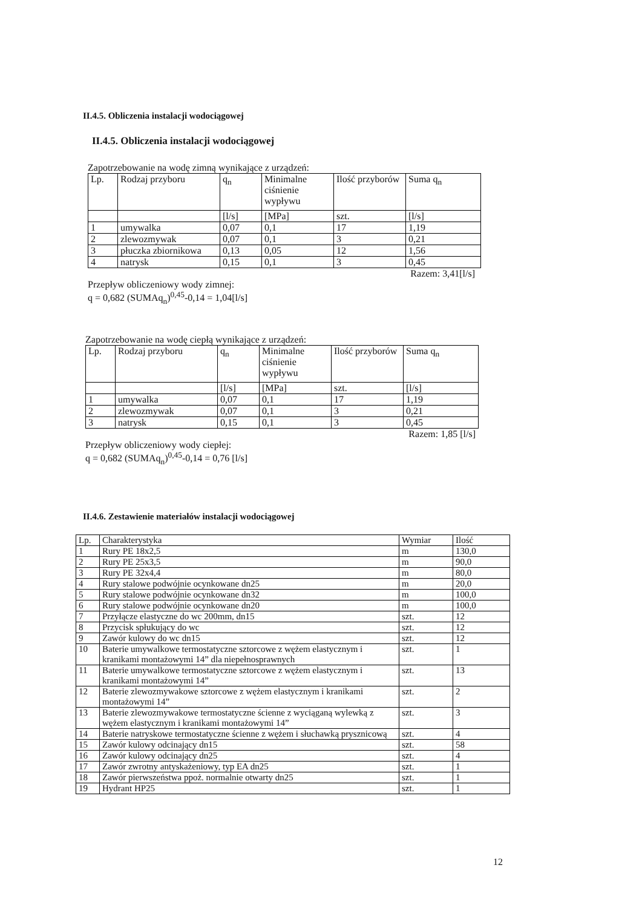II.4.5. Obliczenia instalacji wodociągowej
II.4.5. Obliczenia instalacji wodociągowej
Zapotrzebowanie na wodę zimną wynikające z urządzeń:
| Lp. | Rodzaj przyboru | q<sub>n</sub> | Minimalne ciśnienie wypływu | Ilość przyborów | Suma q<sub>n</sub> |
| --- | --- | --- | --- | --- | --- |
| | | [l/s] | [MPa] | szt. | [l/s] |
| 1 | umywalka | 0,07 | 0,1 | 17 | 1,19 |
| 2 | zlewozmywak | 0,07 | 0,1 | 3 | 0,21 |
| 3 | płuczka zbiornikowa | 0,13 | 0,05 | 12 | 1,56 |
| 4 | natrysk | 0,15 | 0,1 | 3 | 0,45 |
Razem: 3,41[l/s]
Przepływ obliczeniowy wody zimnej:
q = 0,682 (SUMAq<sub>n</sub>)<sup>0,45</sup>-0,14 = 1,04[l/s]
Zapotrzebowanie na wodę ciepłą wynikające z urządzeń:
| Lp. | Rodzaj przyboru | q<sub>n</sub> | Minimalne ciśnienie wypływu | Ilość przyborów | Suma q<sub>n</sub> |
| --- | --- | --- | --- | --- | --- |
| | | [l/s] | [MPa] | szt. | [l/s] |
| 1 | umywalka | 0,07 | 0,1 | 17 | 1,19 |
| 2 | zlewozmywak | 0,07 | 0,1 | 3 | 0,21 |
| 3 | natrysk | 0,15 | 0,1 | 3 | 0,45 |
Razem: 1,85 [l/s]
Przepływ obliczeniowy wody ciepłej:
q = 0,682 (SUMAq<sub>n</sub>)<sup>0,45</sup>-0,14 = 0,76 [l/s]
II.4.6. Zestawienie materiałów instalacji wodociągowej
| Lp. | Charakterystyka | Wymiar | Ilość |
| --- | --- | --- | --- |
| 1 | Rury PE 18x2,5 | m | 130,0 |
| 2 | Rury PE 25x3,5 | m | 90,0 |
| 3 | Rury PE 32x4,4 | m | 80,0 |
| 4 | Rury stalowe podwójnie ocynkowane dn25 | m | 20,0 |
| 5 | Rury stalowe podwójnie ocynkowane dn32 | m | 100,0 |
| 6 | Rury stalowe podwójnie ocynkowane dn20 | m | 100,0 |
| 7 | Przyłącze elastyczne do wc 200mm, dn15 | szt. | 12 |
| 8 | Przycisk spłukujący do wc | szt. | 12 |
| 9 | Zawór kulowy do wc dn15 | szt. | 12 |
| 10 | Baterie umywalkowe termostatyczne sztorcowe z wężem elastycznym i kranikami montażowymi 14” dla niepełnosprawnych | szt. | 1 |
| 11 | Baterie umywalkowe termostatyczne sztorcowe z wężem elastycznym i kranikami montażowymi 14” | szt. | 13 |
| 12 | Baterie zlewozmywakowe sztorcowe z wężem elastycznym i kranikami montażowymi 14” | szt. | 2 |
| 13 | Baterie zlewozmywakowe termostatyczne ścienne z wyciąganą wylewką z wężem elastycznym i kranikami montażowymi 14” | szt. | 3 |
| 14 | Baterie natryskowe termostatyczne ścienne z wężem i słuchawką prysznicową | szt. | 4 |
| 15 | Zawór kulowy odcinający dn15 | szt. | 58 |
| 16 | Zawór kulowy odcinający dn25 | szt. | 4 |
| 17 | Zawór zwrotny antyskażeniowy, typ EA dn25 | szt. | 1 |
| 18 | Zawór pierwszeństwa ppoż. normalnie otwarty dn25 | szt. | 1 |
| 19 | Hydrant HP25 | szt. | 1 |
12